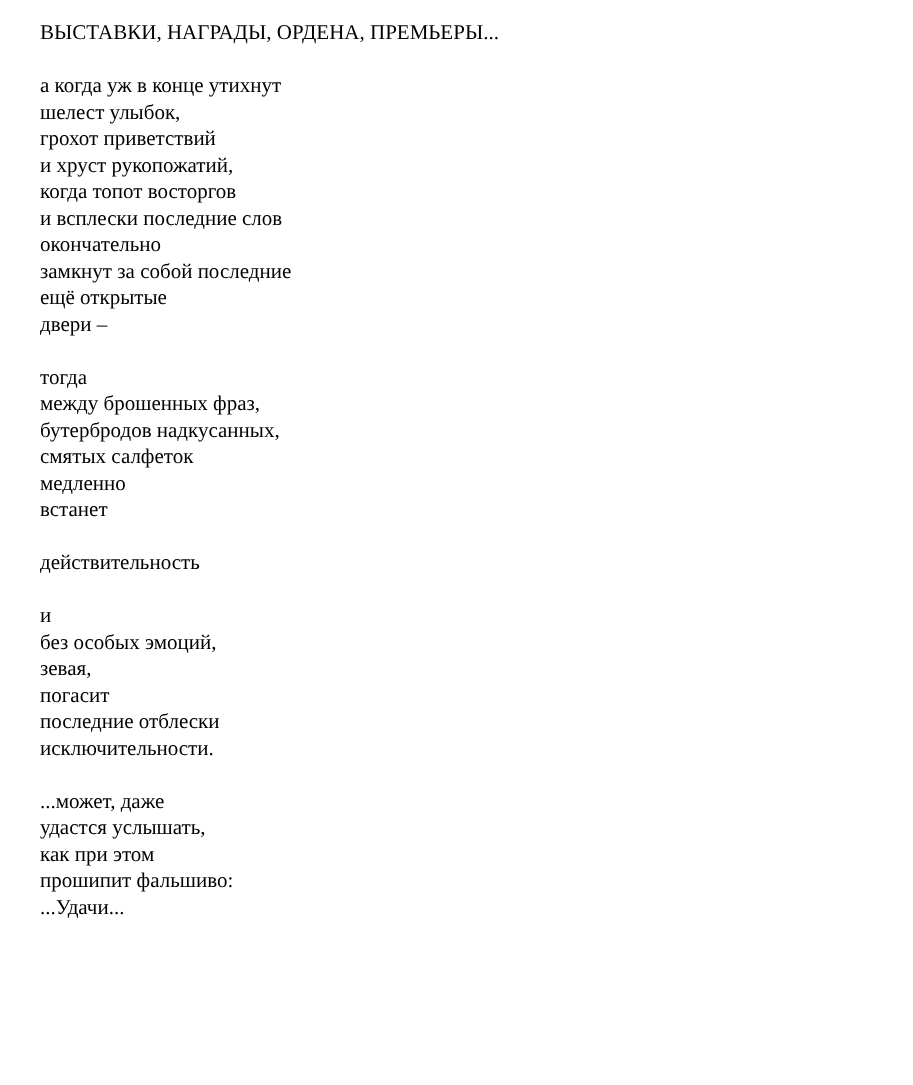ВЫСТАВКИ, НАГРАДЫ, ОРДЕНА, ПРЕМЬЕРЫ...
а когда уж в конце утихнут
шелест улыбок,
грохот приветствий
и хруст рукопожатий,
когда топот восторгов
и всплески последние слов
окончательно
замкнут за собой последние
ещё открытые
двери –
тогда
между брошенных фраз,
бутербродов надкусанных,
смятых салфеток
медленно
встанет
действительность
и
без особых эмоций,
зевая,
погасит
последние отблески
исключительности.
...может, даже
удастся услышать,
как при этом
прошипит фальшиво:
...Удачи...